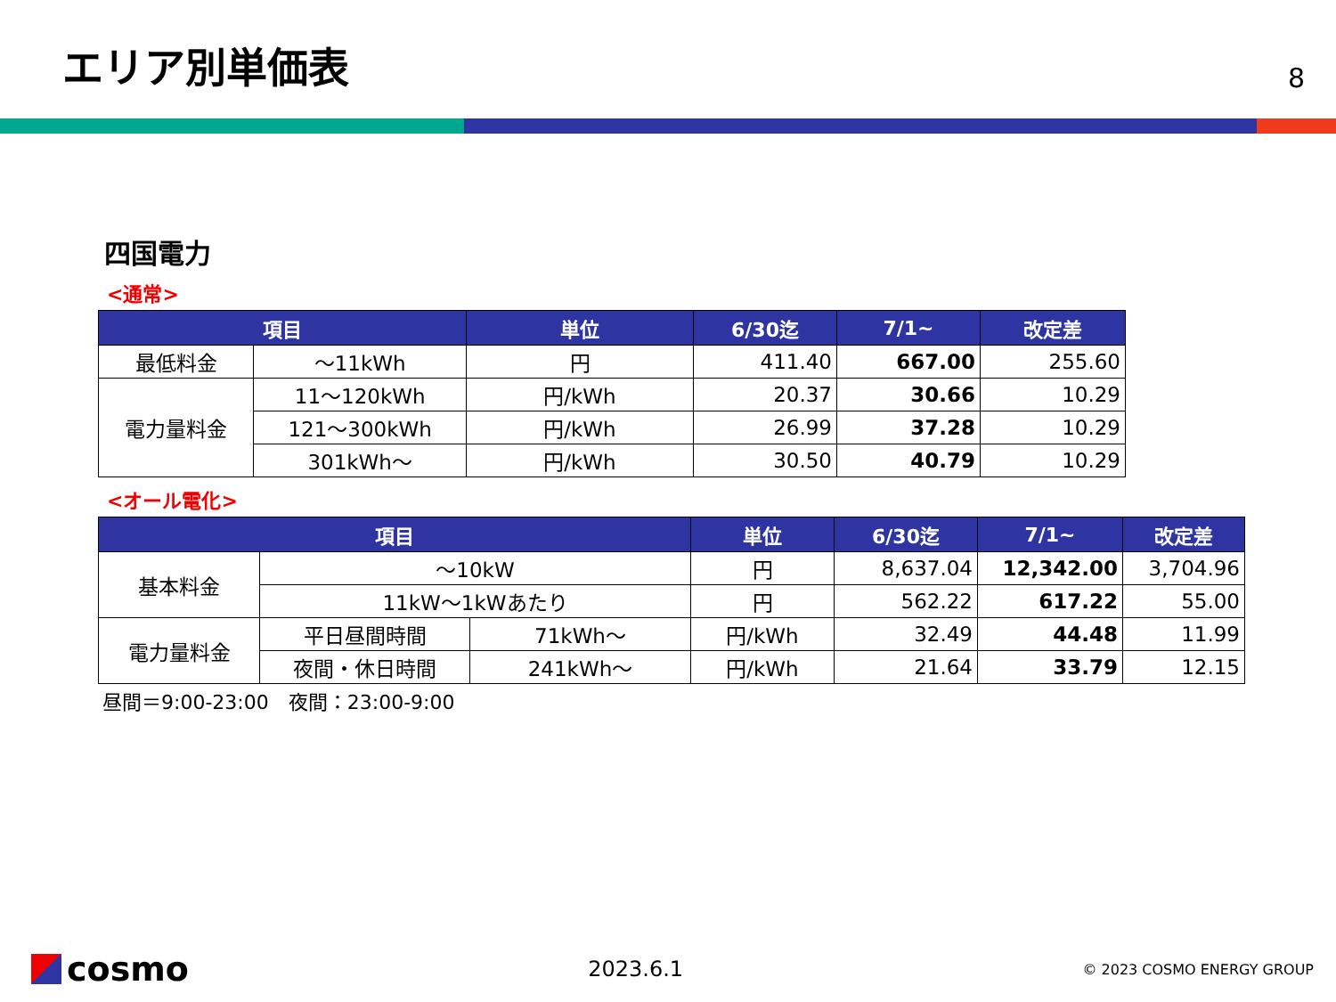エリア別単価表
8
四国電力
<通常>
| 項目 | | 単位 | 6/30迄 | 7/1~ | 改定差 |
| --- | --- | --- | --- | --- | --- |
| 最低料金 | ～11kWh | 円 | 411.40 | 667.00 | 255.60 |
| 電力量料金 | 11～120kWh | 円/kWh | 20.37 | 30.66 | 10.29 |
| | 121～300kWh | 円/kWh | 26.99 | 37.28 | 10.29 |
| | 301kWh～ | 円/kWh | 30.50 | 40.79 | 10.29 |
<オール電化>
| 項目 | | | 単位 | 6/30迄 | 7/1~ | 改定差 |
| --- | --- | --- | --- | --- | --- | --- |
| 基本料金 | ～10kW | | 円 | 8,637.04 | 12,342.00 | 3,704.96 |
| | 11kW～1kWあたり | | 円 | 562.22 | 617.22 | 55.00 |
| 電力量料金 | 平日昼間時間 | 71kWh～ | 円/kWh | 32.49 | 44.48 | 11.99 |
| | 夜間・休日時間 | 241kWh～ | 円/kWh | 21.64 | 33.79 | 12.15 |
昼間＝9:00-23:00　夜間：23:00-9:00
cosmo
2023.6.1
© 2023 COSMO ENERGY GROUP